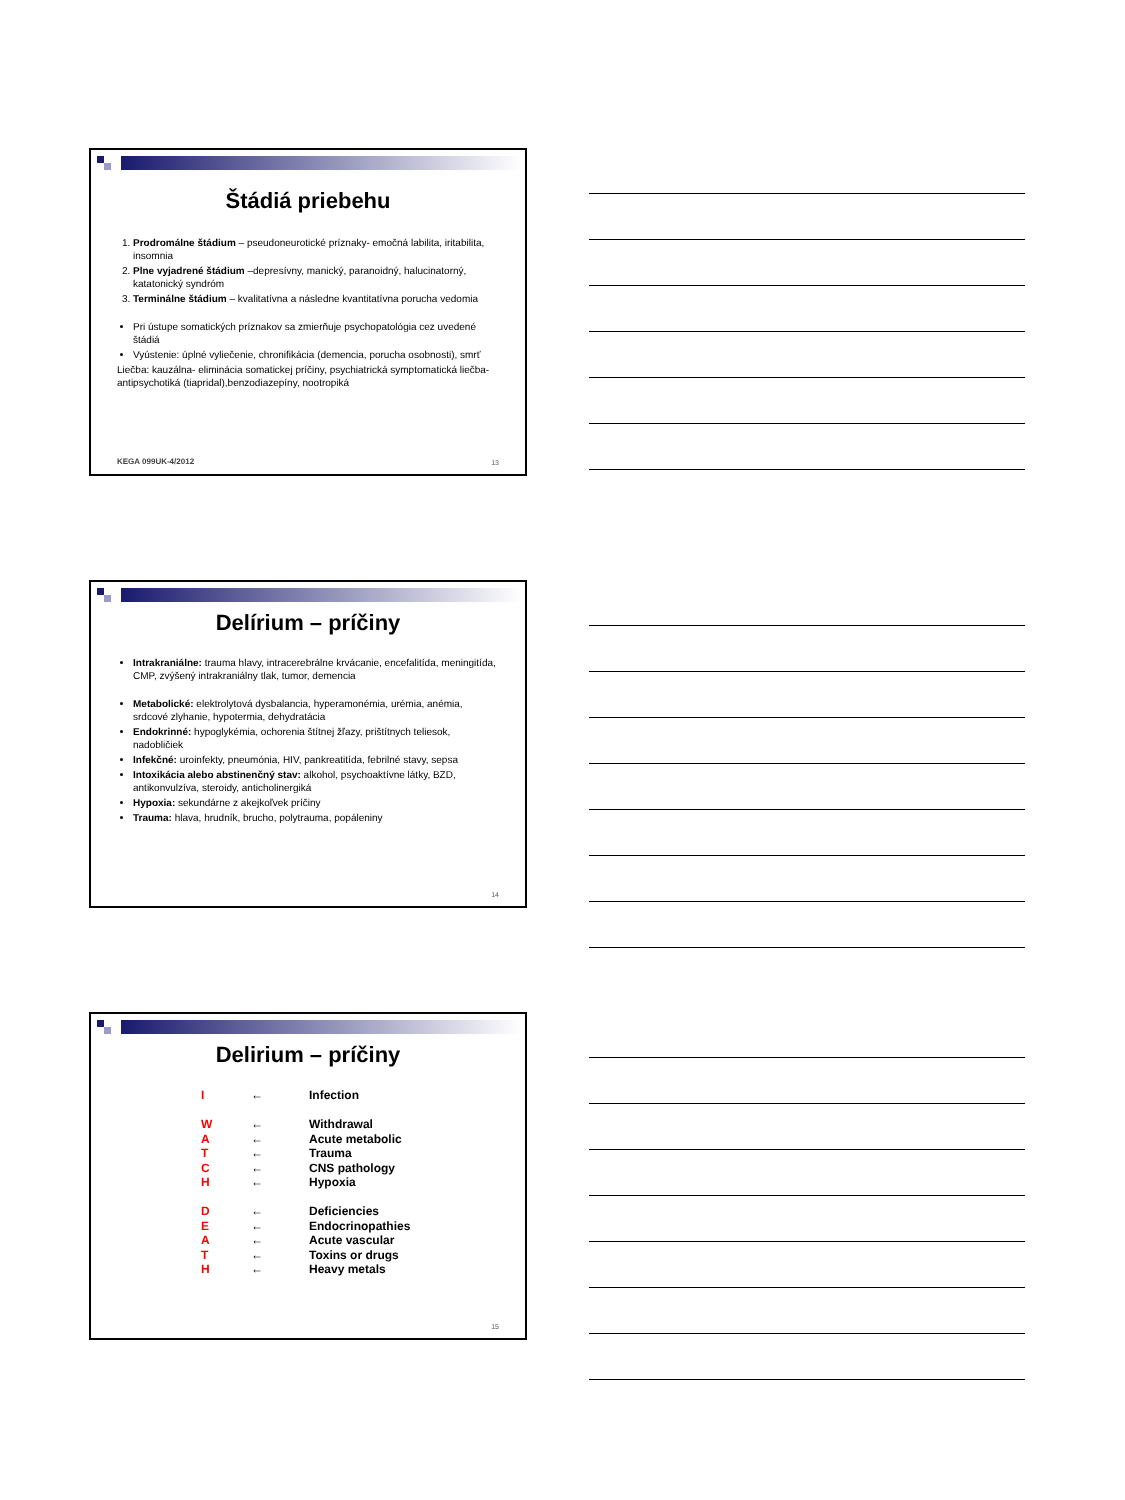Štádiá priebehu
1. Prodromálne štádium – pseudoneurotické príznaky- emočná labilita, iritabilita, insomnia
2. Plne vyjadrené štádium –depresívny, manický, paranoidný, halucinatorný, katatonický syndróm
3. Terminálne štádium – kvalitatívna a následne kvantitatívna porucha vedomia
Pri ústupe somatických príznakov sa zmierňuje psychopatológia cez uvedené štádiá
Vyústenie: úplné vyliečenie, chronifikácia (demencia, porucha osobnosti), smrť
Liečba: kauzálna- eliminácia somatickej príčiny, psychiatrická symptomatická liečba- antipsychotiká (tiapridal),benzodiazepíny, nootropiká
KEGA 099UK-4/2012 13
Delírium – príčiny
Intrakraniálne: trauma hlavy, intracerebrálne krvácanie, encefalitída, meningitída, CMP, zvýšený intrakraniálny tlak, tumor, demencia
Metabolické: elektrolytová dysbalancia, hyperamonémia, urémia, anémia, srdcové zlyhanie, hypotermia, dehydratácia
Endokrinné: hypoglykémia, ochorenia štítnej žľazy, prištítnych teliesok, nadobličiek
Infekčné: uroinfekty, pneumónia, HIV, pankreatitída, febrilné stavy, sepsa
Intoxikácia alebo abstinenčný stav: alkohol, psychoaktívne látky, BZD, antikonvulzíva, steroidy, anticholinergiká
Hypoxia: sekundárne z akejkoľvek príčiny
Trauma: hlava, hrudník, brucho, polytrauma, popáleniny
14
Delirium – príčiny
| I | ← | Infection |
| W | ← | Withdrawal |
| A | ← | Acute metabolic |
| T | ← | Trauma |
| C | ← | CNS pathology |
| H | ← | Hypoxia |
| D | ← | Deficiencies |
| E | ← | Endocrinopathies |
| A | ← | Acute vascular |
| T | ← | Toxins or drugs |
| H | ← | Heavy metals |
15